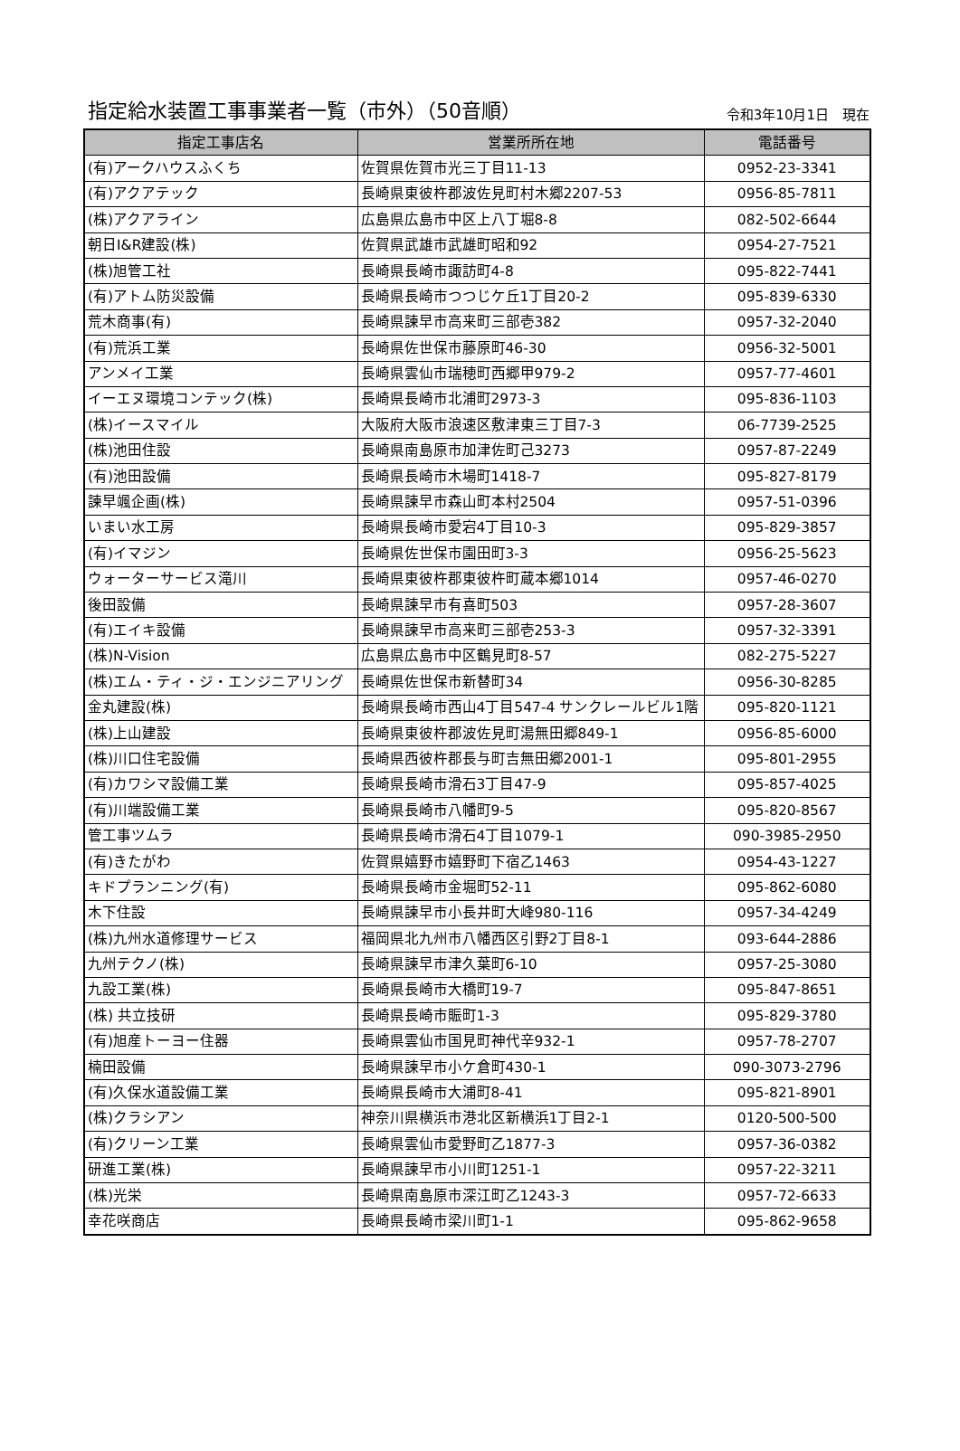指定給水装置工事事業者一覧（市外）（50音順）
令和3年10月1日　現在
| 指定工事店名 | 営業所所在地 | 電話番号 |
| --- | --- | --- |
| (有)アークハウスふくち | 佐賀県佐賀市光三丁目11-13 | 0952-23-3341 |
| (有)アクアテック | 長崎県東彼杵郡波佐見町村木郷2207-53 | 0956-85-7811 |
| (株)アクアライン | 広島県広島市中区上八丁堀8-8 | 082-502-6644 |
| 朝日I&R建設(株) | 佐賀県武雄市武雄町昭和92 | 0954-27-7521 |
| (株)旭管工社 | 長崎県長崎市諏訪町4-8 | 095-822-7441 |
| (有)アトム防災設備 | 長崎県長崎市つつじケ丘1丁目20-2 | 095-839-6330 |
| 荒木商事(有) | 長崎県諫早市高来町三部壱382 | 0957-32-2040 |
| (有)荒浜工業 | 長崎県佐世保市藤原町46-30 | 0956-32-5001 |
| アンメイ工業 | 長崎県雲仙市瑞穂町西郷甲979-2 | 0957-77-4601 |
| イーエヌ環境コンテック(株) | 長崎県長崎市北浦町2973-3 | 095-836-1103 |
| (株)イースマイル | 大阪府大阪市浪速区敷津東三丁目7-3 | 06-7739-2525 |
| (株)池田住設 | 長崎県南島原市加津佐町己3273 | 0957-87-2249 |
| (有)池田設備 | 長崎県長崎市木場町1418-7 | 095-827-8179 |
| 諫早颯企画(株) | 長崎県諫早市森山町本村2504 | 0957-51-0396 |
| いまい水工房 | 長崎県長崎市愛宕4丁目10-3 | 095-829-3857 |
| (有)イマジン | 長崎県佐世保市園田町3-3 | 0956-25-5623 |
| ウォーターサービス滝川 | 長崎県東彼杵郡東彼杵町蔵本郷1014 | 0957-46-0270 |
| 後田設備 | 長崎県諫早市有喜町503 | 0957-28-3607 |
| (有)エイキ設備 | 長崎県諫早市高来町三部壱253-3 | 0957-32-3391 |
| (株)N-Vision | 広島県広島市中区鶴見町8-57 | 082-275-5227 |
| (株)エム・ティ・ジ・エンジニアリング | 長崎県佐世保市新替町34 | 0956-30-8285 |
| 金丸建設(株) | 長崎県長崎市西山4丁目547-4 サンクレールビル1階 | 095-820-1121 |
| (株)上山建設 | 長崎県東彼杵郡波佐見町湯無田郷849-1 | 0956-85-6000 |
| (株)川口住宅設備 | 長崎県西彼杵郡長与町吉無田郷2001-1 | 095-801-2955 |
| (有)カワシマ設備工業 | 長崎県長崎市滑石3丁目47-9 | 095-857-4025 |
| (有)川端設備工業 | 長崎県長崎市八幡町9-5 | 095-820-8567 |
| 管工事ツムラ | 長崎県長崎市滑石4丁目1079-1 | 090-3985-2950 |
| (有)きたがわ | 佐賀県嬉野市嬉野町下宿乙1463 | 0954-43-1227 |
| キドプランニング(有) | 長崎県長崎市金堀町52-11 | 095-862-6080 |
| 木下住設 | 長崎県諫早市小長井町大峰980-116 | 0957-34-4249 |
| (株)九州水道修理サービス | 福岡県北九州市八幡西区引野2丁目8-1 | 093-644-2886 |
| 九州テクノ(株) | 長崎県諫早市津久葉町6-10 | 0957-25-3080 |
| 九設工業(株) | 長崎県長崎市大橋町19-7 | 095-847-8651 |
| (株) 共立技研 | 長崎県長崎市賑町1-3 | 095-829-3780 |
| (有)旭産トーヨー住器 | 長崎県雲仙市国見町神代辛932-1 | 0957-78-2707 |
| 楠田設備 | 長崎県諫早市小ケ倉町430-1 | 090-3073-2796 |
| (有)久保水道設備工業 | 長崎県長崎市大浦町8-41 | 095-821-8901 |
| (株)クラシアン | 神奈川県横浜市港北区新横浜1丁目2-1 | 0120-500-500 |
| (有)クリーン工業 | 長崎県雲仙市愛野町乙1877-3 | 0957-36-0382 |
| 研進工業(株) | 長崎県諫早市小川町1251-1 | 0957-22-3211 |
| (株)光栄 | 長崎県南島原市深江町乙1243-3 | 0957-72-6633 |
| 幸花咲商店 | 長崎県長崎市梁川町1-1 | 095-862-9658 |